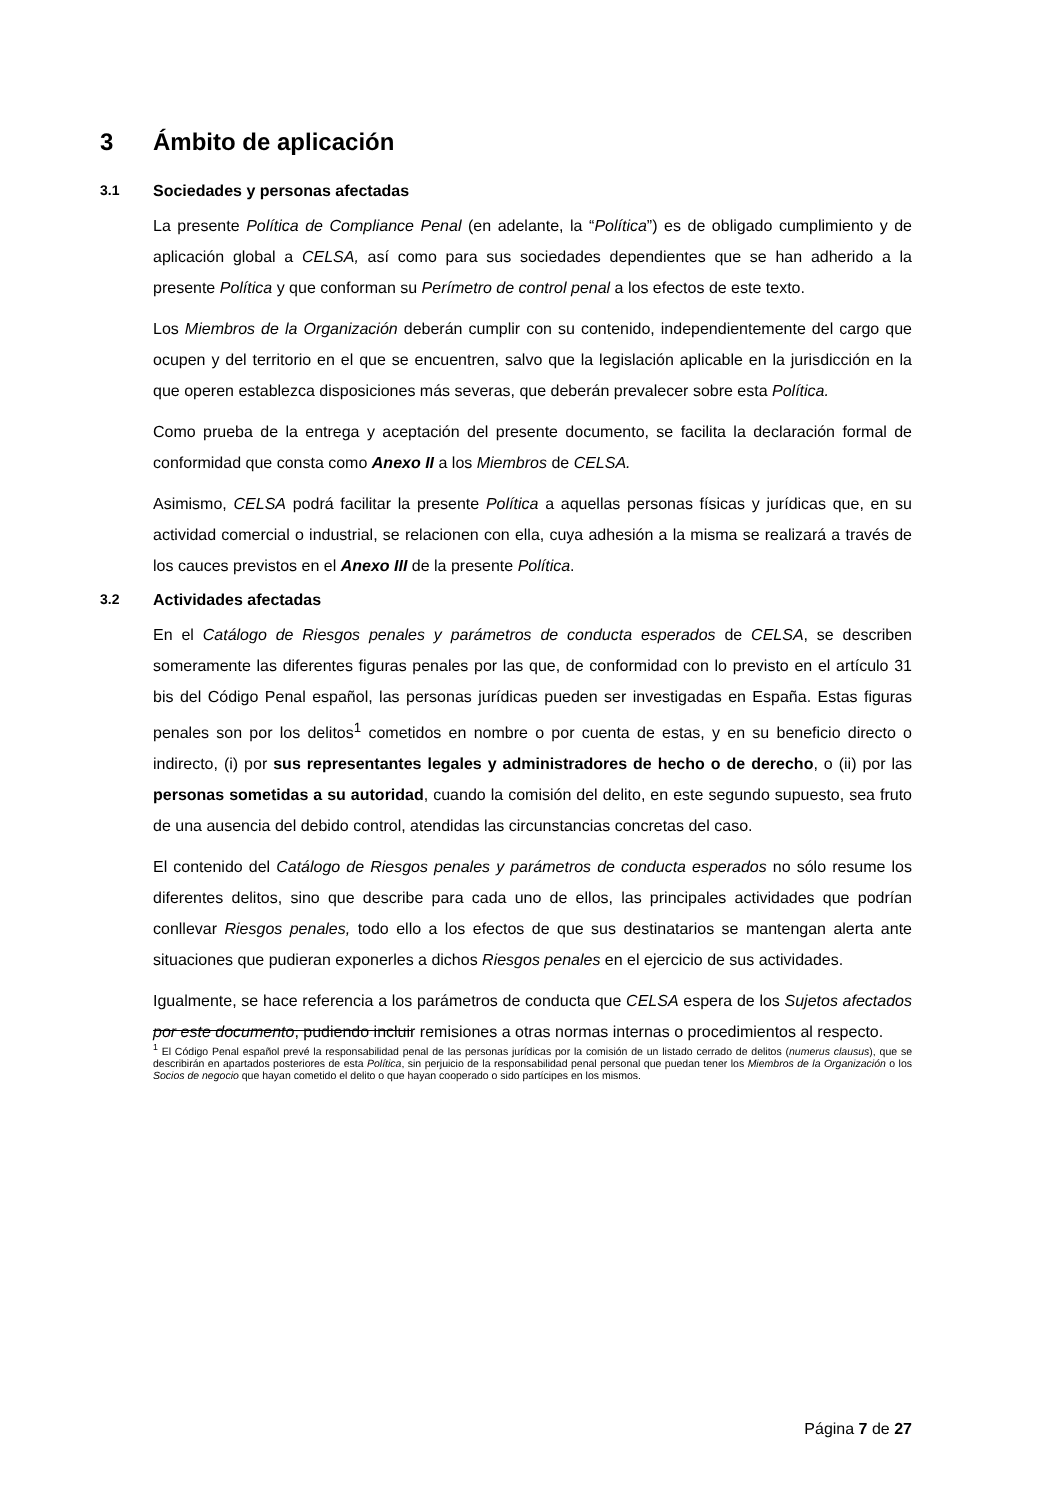3 Ámbito de aplicación
3.1 Sociedades y personas afectadas
La presente Política de Compliance Penal (en adelante, la “Política”) es de obligado cumplimiento y de aplicación global a CELSA, así como para sus sociedades dependientes que se han adherido a la presente Política y que conforman su Perímetro de control penal a los efectos de este texto.
Los Miembros de la Organización deberán cumplir con su contenido, independientemente del cargo que ocupen y del territorio en el que se encuentren, salvo que la legislación aplicable en la jurisdicción en la que operen establezca disposiciones más severas, que deberán prevalecer sobre esta Política.
Como prueba de la entrega y aceptación del presente documento, se facilita la declaración formal de conformidad que consta como Anexo II a los Miembros de CELSA.
Asimismo, CELSA podrá facilitar la presente Política a aquellas personas físicas y jurídicas que, en su actividad comercial o industrial, se relacionen con ella, cuya adhesión a la misma se realizará a través de los cauces previstos en el Anexo III de la presente Política.
3.2 Actividades afectadas
En el Catálogo de Riesgos penales y parámetros de conducta esperados de CELSA, se describen someramente las diferentes figuras penales por las que, de conformidad con lo previsto en el artículo 31 bis del Código Penal español, las personas jurídicas pueden ser investigadas en España. Estas figuras penales son por los delitos<sup>1</sup> cometidos en nombre o por cuenta de estas, y en su beneficio directo o indirecto, (i) por sus representantes legales y administradores de hecho o de derecho, o (ii) por las personas sometidas a su autoridad, cuando la comisión del delito, en este segundo supuesto, sea fruto de una ausencia del debido control, atendidas las circunstancias concretas del caso.
El contenido del Catálogo de Riesgos penales y parámetros de conducta esperados no sólo resume los diferentes delitos, sino que describe para cada uno de ellos, las principales actividades que podrían conllevar Riesgos penales, todo ello a los efectos de que sus destinatarios se mantengan alerta ante situaciones que pudieran exponerles a dichos Riesgos penales en el ejercicio de sus actividades.
Igualmente, se hace referencia a los parámetros de conducta que CELSA espera de los Sujetos afectados por este documento, pudiendo incluir remisiones a otras normas internas o procedimientos al respecto.
<sup>1</sup> El Código Penal español prevé la responsabilidad penal de las personas jurídicas por la comisión de un listado cerrado de delitos (numerus clausus), que se describirán en apartados posteriores de esta Política, sin perjuicio de la responsabilidad penal personal que puedan tener los Miembros de la Organización o los Socios de negocio que hayan cometido el delito o que hayan cooperado o sido partícipes en los mismos.
Página 7 de 27